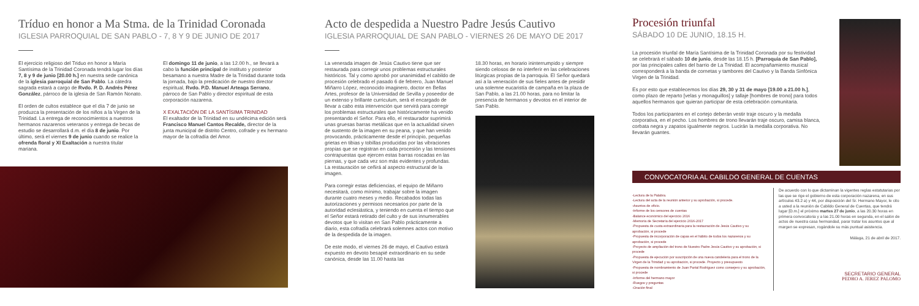Tríduo en honor a Ma Stma. de la Trinidad Coronada
IGLESIA PARROQUIAL DE SAN PABLO - 7, 8 Y 9 DE JUNIO DE 2017
El ejercicio religioso del Triduo en honor a María Santísima de la Trinidad Coronada tendrá lugar los días 7, 8 y 9 de junio [20.00 h.] en nuestra sede canónica de la iglesia parroquial de San Pablo. La cátedra sagrada estará a cargo de Rvdo. P. D. Andrés Pérez González, párroco de la iglesia de San Ramón Nonato.
El orden de cultos establece que el día 7 de junio se produzca la presentación de los niños a la Virgen de la Trinidad. La entrega de reconocimientos a nuestros hermanos nazarenos veteranos y entrega de becas de estudio se desarrollará d.m. el día 8 de junio. Por último, será el viernes 9 de junio cuando se realice la ofrenda floral y XI Exaltación a nuestra titular mariana.
El domingo 11 de junio, a las 12.00 h., se llevará a cabo la función principal de instituto y posterior besamano a nuestra Madre de la Trinidad durante toda la jornada, bajo la predicación de nuestro director espiritual, Rvdo. P.D. Manuel Arteaga Serrano, párroco de San Pablo y director espiritual de esta corporación nazarena.
X EXALTACIÓN DE LA SANTÍSIMA TRINIDAD
El exaltador de la Trinidad en su undécima edición será Francisco Manuel Cantos Recalde, director de la junta municipal de distrito Centro, cofrade y ex hermano mayor de la cofradía del Amor.
Acto de despedida a Nuestro Padre Jesús Cautivo
IGLESIA PARROQUIAL DE SAN PABLO - VIERNES 26 DE MAYO DE 2017
La venerada imagen de Jesús Cautivo tiene que ser restaurada para corregir unos problemas estructurales históricos. Tal y como aprobó por unanimidad el cabildo de procesión celebrado el pasado 6 de febrero, Juan Manuel Miñarro López, reconocido imaginero, doctor en Bellas Artes, profesor de la Universidad de Sevilla y poseedor de un extenso y brillante curriculum, será el encargado de llevar a cabo esta intervención que servirá para corregir los problemas estructurales que históricamente ha venido presentando el Señor. Para ello, el restaurador suprimirá unas gruesas barras metálicas que en la actualidad sirven de sustento de la imagen en su peana, y que han venido provocando, prácticamente desde el principio, pequeñas grietas en tibias y tobillas producidas por las vibraciones propias que se registran en cada procesión y las tensiones contrapuestas que ejercen estas barras roscadas en las piernas, y que cada vez son más evidentes y profundas. La restauración se ceñirá al aspecto estructural de la imagen.
Para corregir estas deficiencias, el equipo de Miñarro necesitará, como mínimo, trabajar sobre la imagen durante cuatro meses y medio. Recabados todas las autorizaciones y permisos necesarios por parte de la autoridad eclesiástica, y teniendo en cuenta el tiempo que el Señor estará retirado del culto y de sus innumerables devotos que lo visitan en San Pablo prácticamente a diario, esta cofradía celebrará solemnes actos con motivo de la despedida de la imagen.
De este modo, el viernes 26 de mayo, el Cautivo estará expuesto en devoto besapié extraordinario en su sede canónica, desde las 11.00 hasta las
18.30 horas, en horario ininterrumpido y siempre siendo celosos de no interferir en las celebraciones litúrgicas propias de la parroquia. El Señor quedará así a la veneración de sus fieles antes de presidir una solemne eucaristía de campaña en la plaza de San Pablo, a las 21.00 horas, para no limitar la presencia de hermanos y devotos en el interior de San Pablo.
Procesión triunfal
SÁBADO 10 DE JUNIO, 18.15 H.
La procesión triunfal de María Santísima de la Trinidad Coronada por su festividad se celebrará el sábado 10 de junio, desde las 18.15 h. [Parroquia de San Pablo], por las principales calles del barrio de La Trinidad. El acompañamiento musical corresponderá a la banda de cornetas y tambores del Cautivo y la Banda Sinfónica Virgen de la Trinidad.
Es por esto que establecemos los días 29, 30 y 31 de mayo [19.00 a 21.00 h.], como plazo de reparto [velas y monaguillos] y tallaje [hombres de trono] para todos aquellos hermanos que quieran participar de esta celebración comunitaria.
Todos los participantes en el cortejo deberán vestir traje oscuro y la medalla corporativa, en el pecho. Los hombres de trono llevarán traje oscuro, camisa blanca, corbata negra y zapatos igualmente negros. Lucirán la medalla corporativa. No llevarán guantes.
CONVOCATORIA AL CABILDO GENERAL DE CUENTAS
-Lectura de la Palabra.
-Lectura del acta de la reunión anterior y su aprobación, si procede.
-Asuntos de oficio.
-Informe de los censores de cuentas
-Balance económico del ejercicio 2016
-Memoria de Secretaría del ejercicio 2016-2017
-Propuesta de cuota extraordinaria para la restauración de Jesús Cautivo y su aprobación, si procede
-Propuesta de incorporación de capas en el hábito de todos los nazarenos y su aprobación, si procede
-Proyecto de ampliación del trono de Nuestro Padre Jesús Cautivo y su aprobación, si procede
-Propuesta de ejecución por suscripción de una nueva candelería para el trono de la Virgen de la Trinidad y su aprobación, si procede. Proyecto y presupuesto
-Propuesta de nombramiento de Juan Partal Rodríguez como consejero y su aprobación, si procede
-Informe del hermano mayor
-Ruegos y preguntas
-Oración final
De acuerdo con lo que dictaminan la vigentes reglas estatutarias por las que se rige el gobierno de esta corporación nazarena, en sus artículos 43.2 a) y 44, por disposición del Sr. Hermano Mayor, le cito a usted a la reunión de Cabildo General de Cuentas, que tendrá lugar [D.m.] el próximo martes 27 de junio, a las 20.30 horas en primera convocatoria y a las 21.00 horas en segunda, en el salón de actos de nuestra casa hermandad, parar tratar los asuntos que al margen se expresan, rogándole su más puntual asistencia.
Málaga, 21 de abril de 2017.
SECRETARIO GENERAL
PEDRO A. JEREZ PALOMO